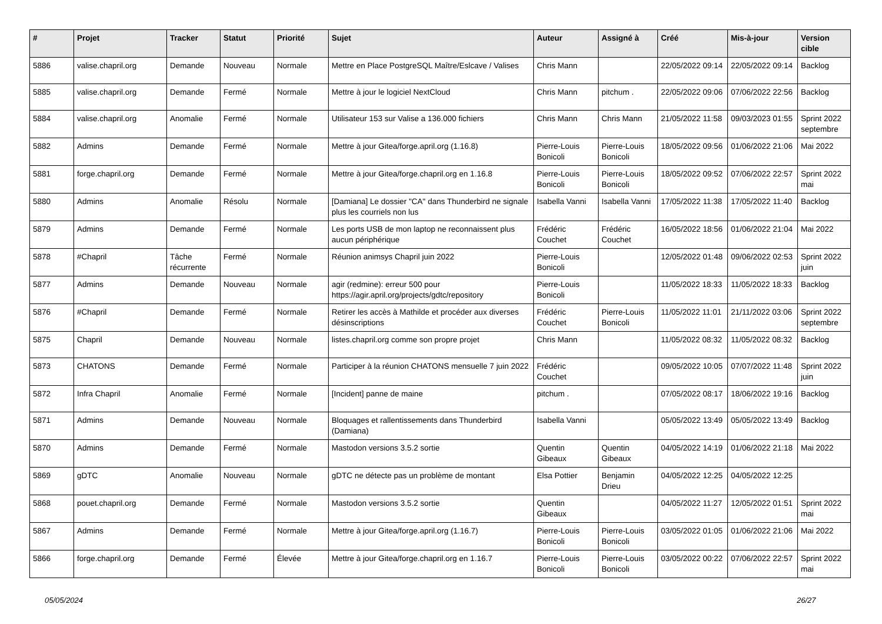| # | Projet | Tracker | Statut | Priorité | Sujet | Auteur | Assigné à | Créé | Mis-à-jour | Version cible |
| --- | --- | --- | --- | --- | --- | --- | --- | --- | --- | --- |
| 5886 | valise.chapril.org | Demande | Nouveau | Normale | Mettre en Place PostgreSQL Maître/Eslcave / Valises | Chris Mann | | 22/05/2022 09:14 | 22/05/2022 09:14 | Backlog |
| 5885 | valise.chapril.org | Demande | Fermé | Normale | Mettre à jour le logiciel NextCloud | Chris Mann | pitchum . | 22/05/2022 09:06 | 07/06/2022 22:56 | Backlog |
| 5884 | valise.chapril.org | Anomalie | Fermé | Normale | Utilisateur 153 sur Valise a 136.000 fichiers | Chris Mann | Chris Mann | 21/05/2022 11:58 | 09/03/2023 01:55 | Sprint 2022 septembre |
| 5882 | Admins | Demande | Fermé | Normale | Mettre à jour Gitea/forge.april.org (1.16.8) | Pierre-Louis Bonicoli | Pierre-Louis Bonicoli | 18/05/2022 09:56 | 01/06/2022 21:06 | Mai 2022 |
| 5881 | forge.chapril.org | Demande | Fermé | Normale | Mettre à jour Gitea/forge.chapril.org en 1.16.8 | Pierre-Louis Bonicoli | Pierre-Louis Bonicoli | 18/05/2022 09:52 | 07/06/2022 22:57 | Sprint 2022 mai |
| 5880 | Admins | Anomalie | Résolu | Normale | [Damiana] Le dossier "CA" dans Thunderbird ne signale plus les courriels non lus | Isabella Vanni | Isabella Vanni | 17/05/2022 11:38 | 17/05/2022 11:40 | Backlog |
| 5879 | Admins | Demande | Fermé | Normale | Les ports USB de mon laptop ne reconnaissent plus aucun périphérique | Frédéric Couchet | Frédéric Couchet | 16/05/2022 18:56 | 01/06/2022 21:04 | Mai 2022 |
| 5878 | #Chapril | Tâche récurrente | Fermé | Normale | Réunion animsys Chapril juin 2022 | Pierre-Louis Bonicoli | | 12/05/2022 01:48 | 09/06/2022 02:53 | Sprint 2022 juin |
| 5877 | Admins | Demande | Nouveau | Normale | agir (redmine): erreur 500 pour https://agir.april.org/projects/gdtc/repository | Pierre-Louis Bonicoli | | 11/05/2022 18:33 | 11/05/2022 18:33 | Backlog |
| 5876 | #Chapril | Demande | Fermé | Normale | Retirer les accès à Mathilde et procéder aux diverses désinscriptions | Frédéric Couchet | Pierre-Louis Bonicoli | 11/05/2022 11:01 | 21/11/2022 03:06 | Sprint 2022 septembre |
| 5875 | Chapril | Demande | Nouveau | Normale | listes.chapril.org comme son propre projet | Chris Mann | | 11/05/2022 08:32 | 11/05/2022 08:32 | Backlog |
| 5873 | CHATONS | Demande | Fermé | Normale | Participer à la réunion CHATONS mensuelle 7 juin 2022 | Frédéric Couchet | | 09/05/2022 10:05 | 07/07/2022 11:48 | Sprint 2022 juin |
| 5872 | Infra Chapril | Anomalie | Fermé | Normale | [Incident] panne de maine | pitchum . | | 07/05/2022 08:17 | 18/06/2022 19:16 | Backlog |
| 5871 | Admins | Demande | Nouveau | Normale | Bloquages et rallentissements dans Thunderbird (Damiana) | Isabella Vanni | | 05/05/2022 13:49 | 05/05/2022 13:49 | Backlog |
| 5870 | Admins | Demande | Fermé | Normale | Mastodon versions 3.5.2 sortie | Quentin Gibeaux | Quentin Gibeaux | 04/05/2022 14:19 | 01/06/2022 21:18 | Mai 2022 |
| 5869 | gDTC | Anomalie | Nouveau | Normale | gDTC ne détecte pas un problème de montant | Elsa Pottier | Benjamin Drieu | 04/05/2022 12:25 | 04/05/2022 12:25 | |
| 5868 | pouet.chapril.org | Demande | Fermé | Normale | Mastodon versions 3.5.2 sortie | Quentin Gibeaux | | 04/05/2022 11:27 | 12/05/2022 01:51 | Sprint 2022 mai |
| 5867 | Admins | Demande | Fermé | Normale | Mettre à jour Gitea/forge.april.org (1.16.7) | Pierre-Louis Bonicoli | Pierre-Louis Bonicoli | 03/05/2022 01:05 | 01/06/2022 21:06 | Mai 2022 |
| 5866 | forge.chapril.org | Demande | Fermé | Élevée | Mettre à jour Gitea/forge.chapril.org en 1.16.7 | Pierre-Louis Bonicoli | Pierre-Louis Bonicoli | 03/05/2022 00:22 | 07/06/2022 22:57 | Sprint 2022 mai |
05/05/2024 26/27